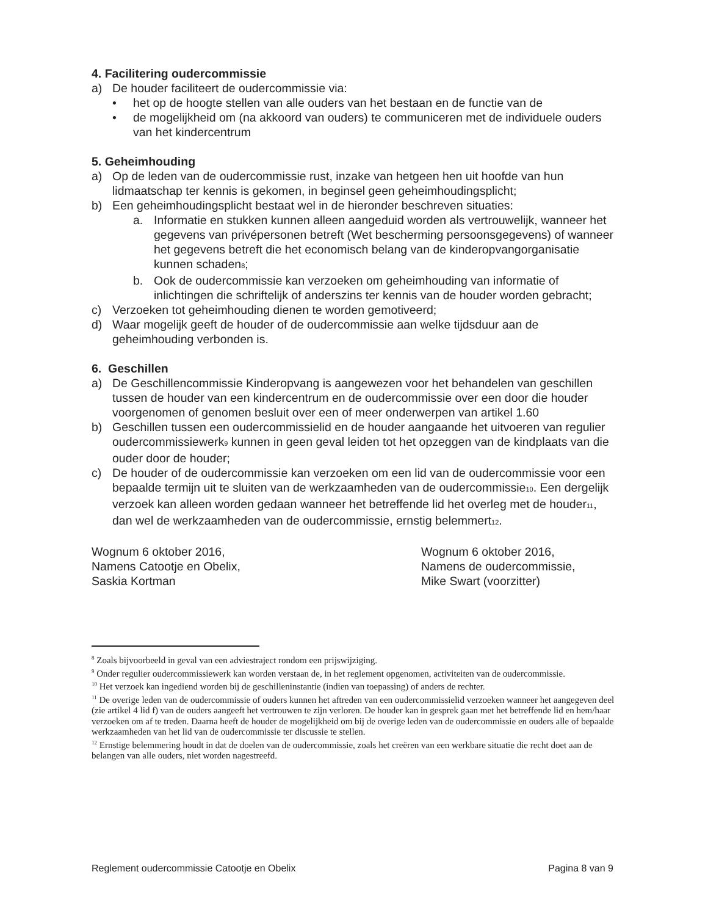4. Facilitering oudercommissie
a) De houder faciliteert de oudercommissie via:
• het op de hoogte stellen van alle ouders van het bestaan en de functie van de
• de mogelijkheid om (na akkoord van ouders) te communiceren met de individuele ouders van het kindercentrum
5. Geheimhouding
a) Op de leden van de oudercommissie rust, inzake van hetgeen hen uit hoofde van hun lidmaatschap ter kennis is gekomen, in beginsel geen geheimhoudingsplicht;
b) Een geheimhoudingsplicht bestaat wel in de hieronder beschreven situaties:
a. Informatie en stukken kunnen alleen aangeduid worden als vertrouwelijk, wanneer het gegevens van privépersonen betreft (Wet bescherming persoonsgegevens) of wanneer het gegevens betreft die het economisch belang van de kinderopvangorganisatie kunnen schaden<sub>8</sub>;
b. Ook de oudercommissie kan verzoeken om geheimhouding van informatie of inlichtingen die schriftelijk of anderszins ter kennis van de houder worden gebracht;
c) Verzoeken tot geheimhouding dienen te worden gemotiveerd;
d) Waar mogelijk geeft de houder of de oudercommissie aan welke tijdsduur aan de geheimhouding verbonden is.
6. Geschillen
a) De Geschillencommissie Kinderopvang is aangewezen voor het behandelen van geschillen tussen de houder van een kindercentrum en de oudercommissie over een door die houder voorgenomen of genomen besluit over een of meer onderwerpen van artikel 1.60
b) Geschillen tussen een oudercommissielid en de houder aangaande het uitvoeren van regulier oudercommissiewerk<sub>9</sub> kunnen in geen geval leiden tot het opzeggen van de kindplaats van die ouder door de houder;
c) De houder of de oudercommissie kan verzoeken om een lid van de oudercommissie voor een bepaalde termijn uit te sluiten van de werkzaamheden van de oudercommissie<sub>10</sub>. Een dergelijk verzoek kan alleen worden gedaan wanneer het betreffende lid het overleg met de houder<sub>11</sub>, dan wel de werkzaamheden van de oudercommissie, ernstig belemmert<sub>12</sub>.
Wognum 6 oktober 2016,
Namens Catootje en Obelix,
Saskia Kortman
Wognum 6 oktober 2016,
Namens de oudercommissie,
Mike Swart (voorzitter)
<sup>8</sup> Zoals bijvoorbeeld in geval van een adviestraject rondom een prijswijziging.
<sup>9</sup> Onder regulier oudercommissiewerk kan worden verstaan de, in het reglement opgenomen, activiteiten van de oudercommissie.
<sup>10</sup> Het verzoek kan ingediend worden bij de geschilleninstantie (indien van toepassing) of anders de rechter.
<sup>11</sup> De overige leden van de oudercommissie of ouders kunnen het aftreden van een oudercommissielid verzoeken wanneer het aangegeven deel (zie artikel 4 lid f) van de ouders aangeeft het vertrouwen te zijn verloren. De houder kan in gesprek gaan met het betreffende lid en hem/haar verzoeken om af te treden. Daarna heeft de houder de mogelijkheid om bij de overige leden van de oudercommissie en ouders alle of bepaalde werkzaamheden van het lid van de oudercommissie ter discussie te stellen.
<sup>12</sup> Ernstige belemmering houdt in dat de doelen van de oudercommissie, zoals het creëren van een werkbare situatie die recht doet aan de belangen van alle ouders, niet worden nagestreefd.
Reglement oudercommissie Catootje en Obelix Pagina 8 van 9